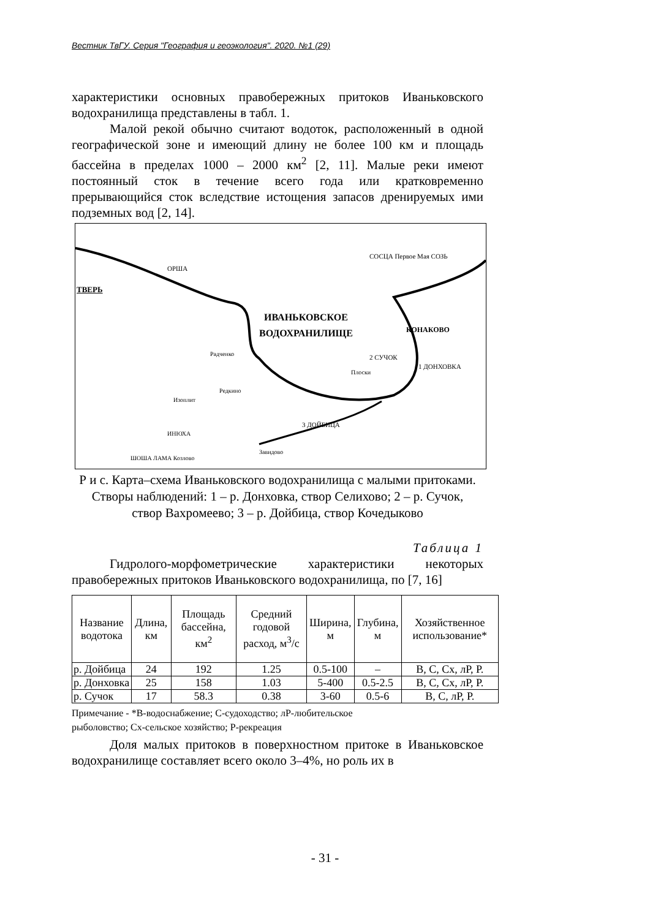Вестник ТвГУ. Серия "География и геоэкология". 2020. №1 (29)
характеристики основных правобережных притоков Иваньковского водохранилища представлены в табл. 1.
Малой рекой обычно считают водоток, расположенный в одной географической зоне и имеющий длину не более 100 км и площадь бассейна в пределах 1000 – 2000 км<sup>2</sup> [2, 11]. Малые реки имеют постоянный сток в течение всего года или кратковременно прерывающийся сток вследствие истощения запасов дренируемых ими подземных вод [2, 14].
ТВЕРЬ
ИВАНЬКОВСКОЕ
ВОДОХРАНИЛИЩЕ
КОНАКОВО
СОСЦА Первое Мая СОЗЬ
ОРША
Радченко
Редкино
Изоплит
Плоски
2 СУЧОК
1 ДОНХОВКА
3 ДОЙБИЦА
ИНЮХА
ШОША ЛАМА Козлово
Завидово
Р и с. Карта–схема Иваньковского водохранилища с малыми притоками.
Створы наблюдений: 1 – р. Донховка, створ Селихово; 2 – р. Сучок,
створ Вахромеево; 3 – р. Дойбица, створ Кочедыково
Таблица 1
Гидролого-морфометрические характеристики некоторых правобережных притоков Иваньковского водохранилища, по [7, 16]
| Название водотока | Длина, км | Площадь бассейна, км<sup>2</sup> | Средний годовой расход, м<sup>3</sup>/с | Ширина, м | Глубина, м | Хозяйственное использование* |
| --- | --- | --- | --- | --- | --- | --- |
| р. Дойбица | 24 | 192 | 1.25 | 0.5-100 | – | В, С, Сх, лР, Р. |
| р. Донховка | 25 | 158 | 1.03 | 5-400 | 0.5-2.5 | В, С, Сх, лР, Р. |
| р. Сучок | 17 | 58.3 | 0.38 | 3-60 | 0.5-6 | В, С, лР, Р. |
Примечание - *В-водоснабжение; С-судоходство; лР-любительское
рыболовство; Сх-сельское хозяйство; Р-рекреация
Доля малых притоков в поверхностном притоке в Иваньковское водохранилище составляет всего около 3–4%, но роль их в
- 31 -